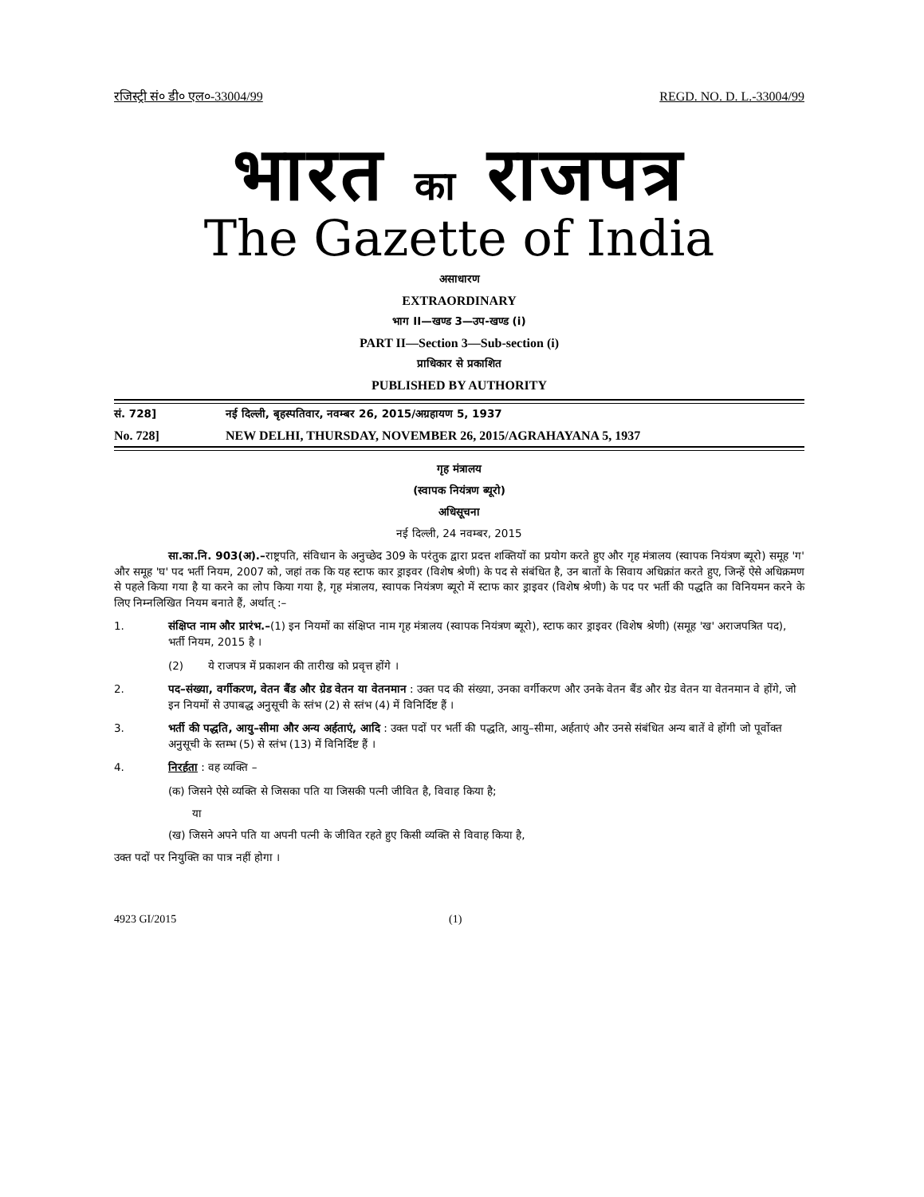रजिस्ट्री सं० डी० एल०-33004/99 REGD. NO. D. L.-33004/99
भारत का राजपत्र
The Gazette of India
असाधारण
EXTRAORDINARY
भाग II—खण्ड 3—उप-खण्ड (i)
PART II—Section 3—Sub-section (i)
प्राधिकार से प्रकाशित
PUBLISHED BY AUTHORITY
सं. 728] नई दिल्ली, बृहस्पतिवार, नवम्बर 26, 2015/अग्रहायण 5, 1937
No. 728] NEW DELHI, THURSDAY, NOVEMBER 26, 2015/AGRAHAYANA 5, 1937
गृह मंत्रालय
(स्वापक नियंत्रण ब्यूरो)
अधिसूचना
नई दिल्ली, 24 नवम्बर, 2015
सा.का.नि. 903(अ).–राष्ट्रपति, संविधान के अनुच्छेद 309 के परंतुक द्वारा प्रदत्त शक्तियों का प्रयोग करते हुए और गृह मंत्रालय (स्वापक नियंत्रण ब्यूरो) समूह 'ग' और समूह 'घ' पद भर्ती नियम, 2007 को, जहां तक कि यह स्टाफ कार ड्राइवर (विशेष श्रेणी) के पद से संबंधित है, उन बातों के सिवाय अधिक्रांत करते हुए, जिन्हें ऐसे अधिक्रमण से पहले किया गया है या करने का लोप किया गया है, गृह मंत्रालय, स्वापक नियंत्रण ब्यूरो में स्टाफ कार ड्राइवर (विशेष श्रेणी) के पद पर भर्ती की पद्धति का विनियमन करने के लिए निम्नलिखित नियम बनाते हैं, अर्थात् :–
1. संक्षिप्त नाम और प्रारंभ.–(1) इन नियमों का संक्षिप्त नाम गृह मंत्रालय (स्वापक नियंत्रण ब्यूरो), स्टाफ कार ड्राइवर (विशेष श्रेणी) (समूह 'ख' अराजपत्रित पद), भर्ती नियम, 2015 है ।
(2) ये राजपत्र में प्रकाशन की तारीख को प्रवृत्त होंगे ।
2. पद–संख्या, वर्गीकरण, वेतन बैंड और ग्रेड वेतन या वेतनमान : उक्त पद की संख्या, उनका वर्गीकरण और उनके वेतन बैंड और ग्रेड वेतन या वेतनमान वे होंगे, जो इन नियमों से उपाबद्ध अनुसूची के स्तंभ (2) से स्तंभ (4) में विनिर्दिष्ट हैं ।
3. भर्ती की पद्धति, आयु–सीमा और अन्य अर्हताएं, आदि : उक्त पदों पर भर्ती की पद्धति, आयु–सीमा, अर्हताएं और उनसे संबंधित अन्य बातें वे होंगी जो पूर्वोक्त अनुसूची के स्तम्भ (5) से स्तंभ (13) में विनिर्दिष्ट हैं ।
4. निरर्हता : वह व्यक्ति –
(क) जिसने ऐसे व्यक्ति से जिसका पति या जिसकी पत्नी जीवित है, विवाह किया है;
या
(ख) जिसने अपने पति या अपनी पत्नी के जीवित रहते हुए किसी व्यक्ति से विवाह किया है,
उक्त पदों पर नियुक्ति का पात्र नहीं होगा ।
4923 GI/2015 (1)